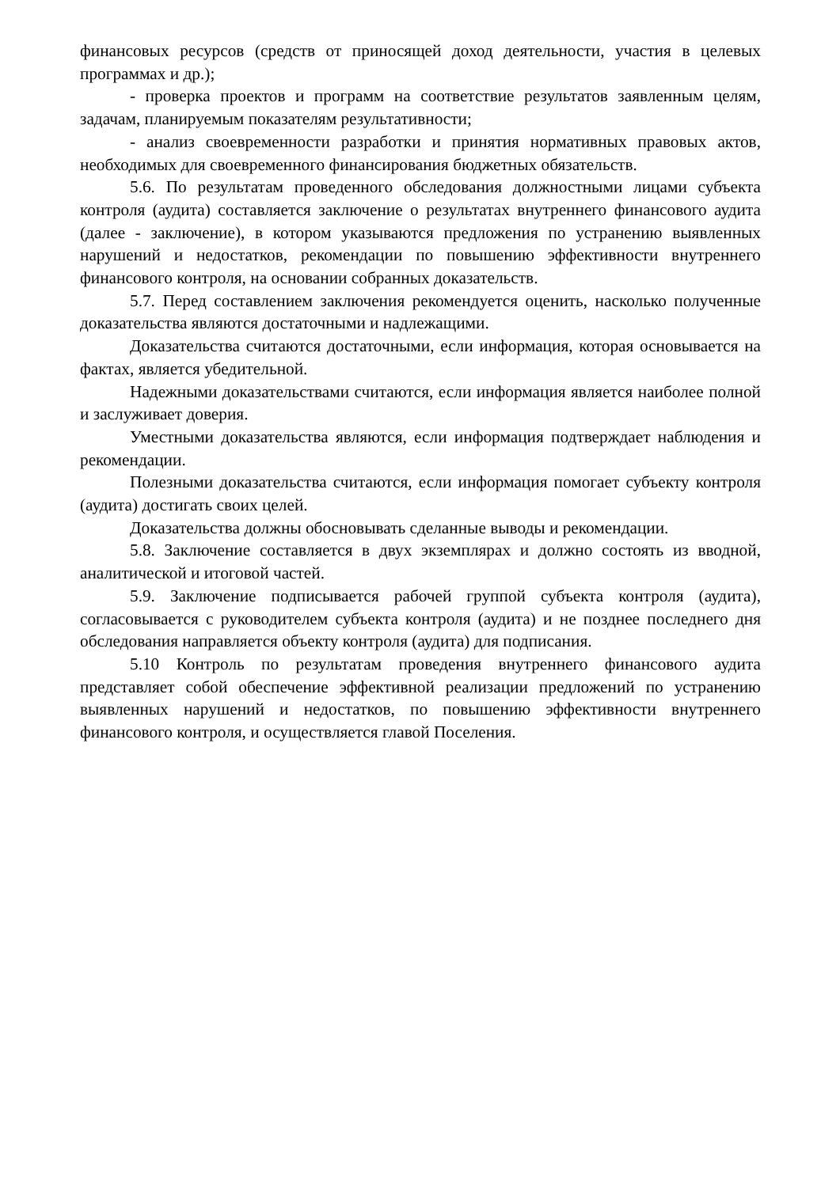финансовых ресурсов (средств от приносящей доход деятельности, участия в целевых программах и др.);
- проверка проектов и программ на соответствие результатов заявленным целям, задачам, планируемым показателям результативности;
- анализ своевременности разработки и принятия нормативных правовых актов, необходимых для своевременного финансирования бюджетных обязательств.
5.6. По результатам проведенного обследования должностными лицами субъекта контроля (аудита) составляется заключение о результатах внутреннего финансового аудита (далее - заключение), в котором указываются предложения по устранению выявленных нарушений и недостатков, рекомендации по повышению эффективности внутреннего финансового контроля, на основании собранных доказательств.
5.7. Перед составлением заключения рекомендуется оценить, насколько полученные доказательства являются достаточными и надлежащими.
Доказательства считаются достаточными, если информация, которая основывается на фактах, является убедительной.
Надежными доказательствами считаются, если информация является наиболее полной и заслуживает доверия.
Уместными доказательства являются, если информация подтверждает наблюдения и рекомендации.
Полезными доказательства считаются, если информация помогает субъекту контроля (аудита) достигать своих целей.
Доказательства должны обосновывать сделанные выводы и рекомендации.
5.8. Заключение составляется в двух экземплярах и должно состоять из вводной, аналитической и итоговой частей.
5.9. Заключение подписывается рабочей группой субъекта контроля (аудита), согласовывается с руководителем субъекта контроля (аудита) и не позднее последнего дня обследования направляется объекту контроля (аудита) для подписания.
5.10 Контроль по результатам проведения внутреннего финансового аудита представляет собой обеспечение эффективной реализации предложений по устранению выявленных нарушений и недостатков, по повышению эффективности внутреннего финансового контроля, и осуществляется главой Поселения.